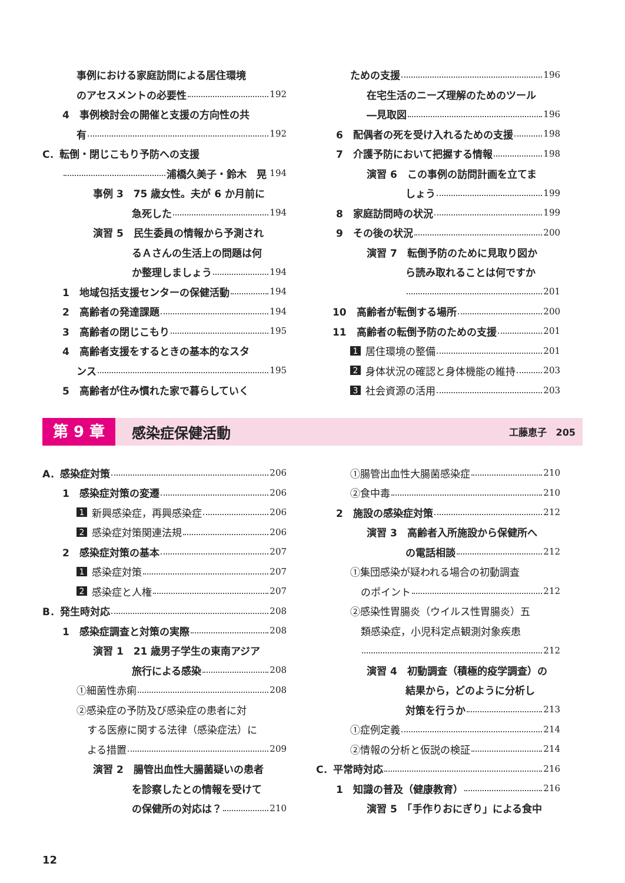事例における家庭訪問による居住環境
のアセスメントの必要性 192
4　事例検討会の開催と支援の方向性の共
有 192
C．転倒・閉じこもり予防への支援
浦橋久美子・鈴木　晃 194
事例 3　75 歳女性。夫が 6 か月前に
急死した 194
演習 5　民生委員の情報から予測され
るＡさんの生活上の問題は何
か整理しましょう 194
1　地域包括支援センターの保健活動 194
2　高齢者の発達課題 194
3　高齢者の閉じこもり 195
4　高齢者支援をするときの基本的なスタ
ンス 195
5　高齢者が住み慣れた家で暮らしていく
ための支援 196
在宅生活のニーズ理解のためのツール
―見取図 196
6　配偶者の死を受け入れるための支援 198
7　介護予防において把握する情報 198
演習 6　この事例の訪問計画を立てま
しょう 199
8　家庭訪問時の状況 199
9　その後の状況 200
演習 7　転倒予防のために見取り図か
ら読み取れることは何ですか
201
10　高齢者が転倒する場所 200
11　高齢者の転倒予防のための支援 201
1 居住環境の整備 201
2 身体状況の確認と身体機能の維持 203
3 社会資源の活用 203
第 9 章 感染症保健活動 工藤恵子　205
A．感染症対策 206
1　感染症対策の変遷 206
1 新興感染症，再興感染症 206
2 感染症対策関連法規 206
2　感染症対策の基本 207
1 感染症対策 207
2 感染症と人権 207
B．発生時対応 208
1　感染症調査と対策の実際 208
演習 1　21 歳男子学生の東南アジア
旅行による感染 208
①細菌性赤痢 208
②感染症の予防及び感染症の患者に対
する医療に関する法律（感染症法）に
よる措置 209
演習 2　腸管出血性大腸菌疑いの患者
を診察したとの情報を受けて
の保健所の対応は？ 210
①腸管出血性大腸菌感染症 210
②食中毒 210
2　施設の感染症対策 212
演習 3　高齢者入所施設から保健所へ
の電話相談 212
①集団感染が疑われる場合の初動調査
のポイント 212
②感染性胃腸炎（ウイルス性胃腸炎）五
類感染症，小児科定点観測対象疾患
212
演習 4　初動調査（積極的疫学調査）の
結果から，どのように分析し
対策を行うか 213
①症例定義 214
②情報の分析と仮説の検証 214
C．平常時対応 216
1　知識の普及（健康教育） 216
演習 5　「手作りおにぎり」による食中
12